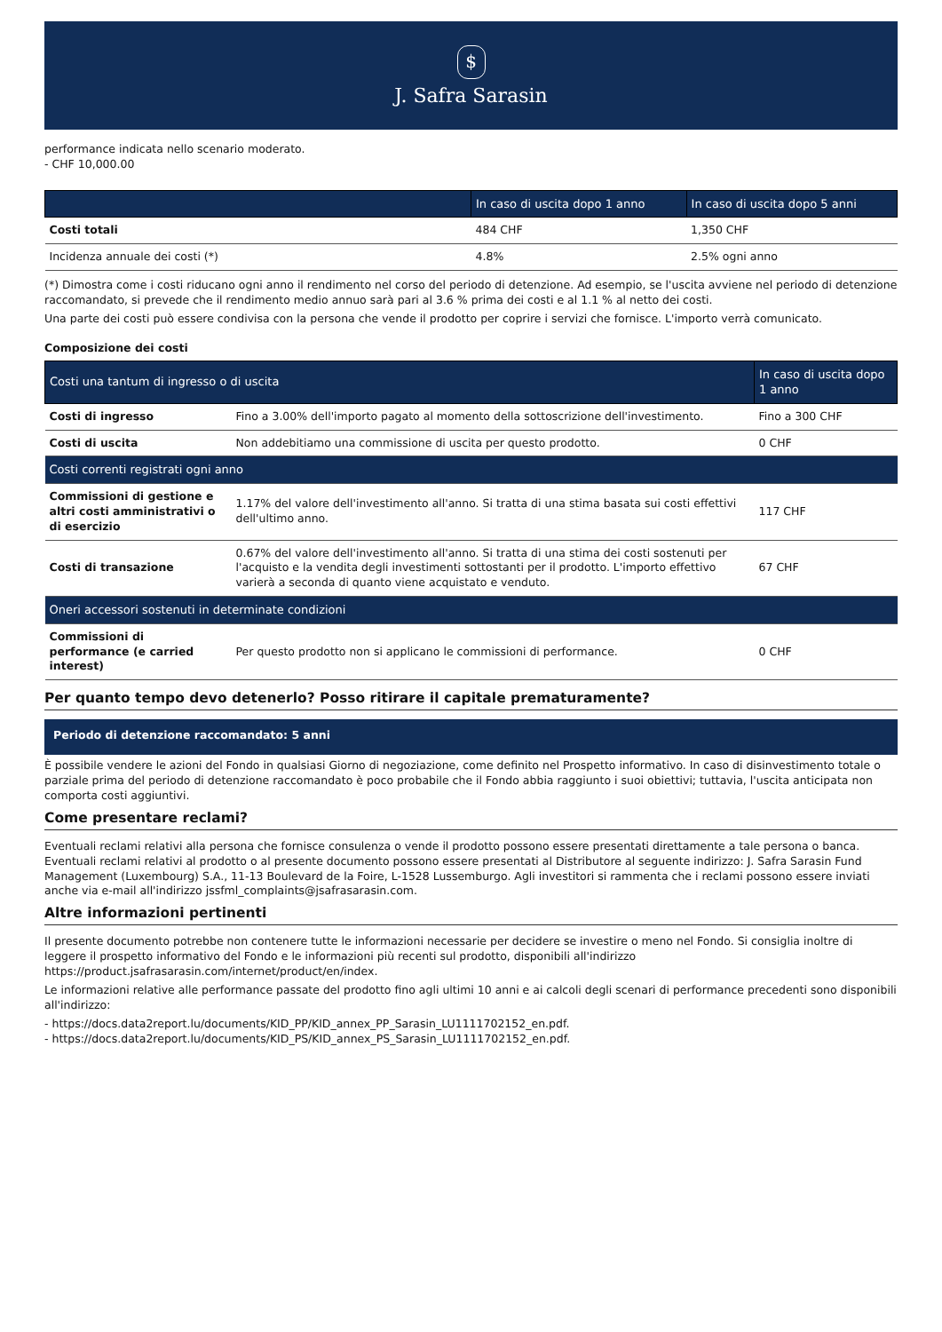$
J. Safra Sarasin
performance indicata nello scenario moderato.
- CHF 10,000.00
| | In caso di uscita dopo 1 anno | In caso di uscita dopo 5 anni |
| --- | --- | --- |
| Costi totali | 484 CHF | 1,350 CHF |
| Incidenza annuale dei costi (*) | 4.8% | 2.5% ogni anno |
(*) Dimostra come i costi riducano ogni anno il rendimento nel corso del periodo di detenzione. Ad esempio, se l'uscita avviene nel periodo di detenzione raccomandato, si prevede che il rendimento medio annuo sarà pari al 3.6 % prima dei costi e al 1.1 % al netto dei costi.
Una parte dei costi può essere condivisa con la persona che vende il prodotto per coprire i servizi che fornisce. L'importo verrà comunicato.
Composizione dei costi
| Costi una tantum di ingresso o di uscita | | In caso di uscita dopo 1 anno |
| --- | --- | --- |
| Costi di ingresso | Fino a 3.00% dell'importo pagato al momento della sottoscrizione dell'investimento. | Fino a 300 CHF |
| Costi di uscita | Non addebitiamo una commissione di uscita per questo prodotto. | 0 CHF |
| Costi correnti registrati ogni anno | | |
| Commissioni di gestione e altri costi amministrativi o di esercizio | 1.17% del valore dell'investimento all'anno. Si tratta di una stima basata sui costi effettivi dell'ultimo anno. | 117 CHF |
| Costi di transazione | 0.67% del valore dell'investimento all'anno. Si tratta di una stima dei costi sostenuti per l'acquisto e la vendita degli investimenti sottostanti per il prodotto. L'importo effettivo varierà a seconda di quanto viene acquistato e venduto. | 67 CHF |
| Oneri accessori sostenuti in determinate condizioni | | |
| Commissioni di performance (e carried interest) | Per questo prodotto non si applicano le commissioni di performance. | 0 CHF |
Per quanto tempo devo detenerlo? Posso ritirare il capitale prematuramente?
Periodo di detenzione raccomandato: 5 anni
È possibile vendere le azioni del Fondo in qualsiasi Giorno di negoziazione, come definito nel Prospetto informativo. In caso di disinvestimento totale o parziale prima del periodo di detenzione raccomandato è poco probabile che il Fondo abbia raggiunto i suoi obiettivi; tuttavia, l'uscita anticipata non comporta costi aggiuntivi.
Come presentare reclami?
Eventuali reclami relativi alla persona che fornisce consulenza o vende il prodotto possono essere presentati direttamente a tale persona o banca. Eventuali reclami relativi al prodotto o al presente documento possono essere presentati al Distributore al seguente indirizzo: J. Safra Sarasin Fund Management (Luxembourg) S.A., 11-13 Boulevard de la Foire, L-1528 Lussemburgo. Agli investitori si rammenta che i reclami possono essere inviati anche via e-mail all'indirizzo jssfml_complaints@jsafrasarasin.com.
Altre informazioni pertinenti
Il presente documento potrebbe non contenere tutte le informazioni necessarie per decidere se investire o meno nel Fondo. Si consiglia inoltre di leggere il prospetto informativo del Fondo e le informazioni più recenti sul prodotto, disponibili all'indirizzo https://product.jsafrasarasin.com/internet/product/en/index.
Le informazioni relative alle performance passate del prodotto fino agli ultimi 10 anni e ai calcoli degli scenari di performance precedenti sono disponibili all'indirizzo:
- https://docs.data2report.lu/documents/KID_PP/KID_annex_PP_Sarasin_LU1111702152_en.pdf.
- https://docs.data2report.lu/documents/KID_PS/KID_annex_PS_Sarasin_LU1111702152_en.pdf.